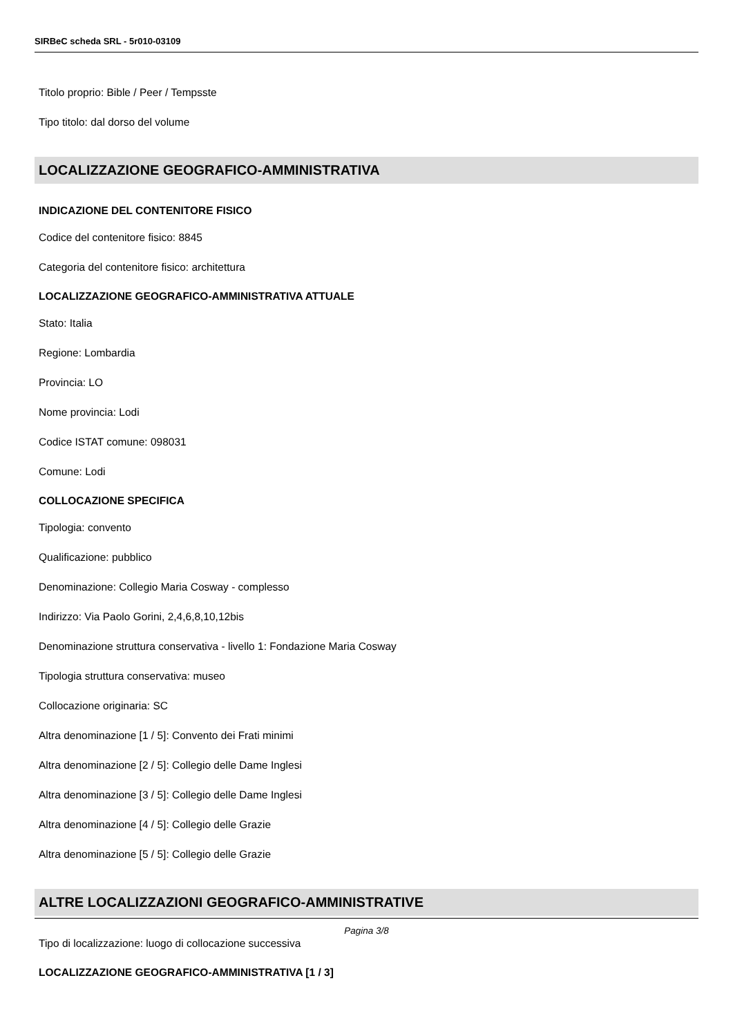SIRBeC scheda SRL - 5r010-03109
Titolo proprio: Bible / Peer / Tempsste
Tipo titolo: dal dorso del volume
LOCALIZZAZIONE GEOGRAFICO-AMMINISTRATIVA
INDICAZIONE DEL CONTENITORE FISICO
Codice del contenitore fisico: 8845
Categoria del contenitore fisico: architettura
LOCALIZZAZIONE GEOGRAFICO-AMMINISTRATIVA ATTUALE
Stato: Italia
Regione: Lombardia
Provincia: LO
Nome provincia: Lodi
Codice ISTAT comune: 098031
Comune: Lodi
COLLOCAZIONE SPECIFICA
Tipologia: convento
Qualificazione: pubblico
Denominazione: Collegio Maria Cosway - complesso
Indirizzo: Via Paolo Gorini, 2,4,6,8,10,12bis
Denominazione struttura conservativa - livello 1: Fondazione Maria Cosway
Tipologia struttura conservativa: museo
Collocazione originaria: SC
Altra denominazione [1 / 5]: Convento dei Frati minimi
Altra denominazione [2 / 5]: Collegio delle Dame Inglesi
Altra denominazione [3 / 5]: Collegio delle Dame Inglesi
Altra denominazione [4 / 5]: Collegio delle Grazie
Altra denominazione [5 / 5]: Collegio delle Grazie
ALTRE LOCALIZZAZIONI GEOGRAFICO-AMMINISTRATIVE
Tipo di localizzazione: luogo di collocazione successiva
LOCALIZZAZIONE GEOGRAFICO-AMMINISTRATIVA [1 / 3]
Pagina 3/8